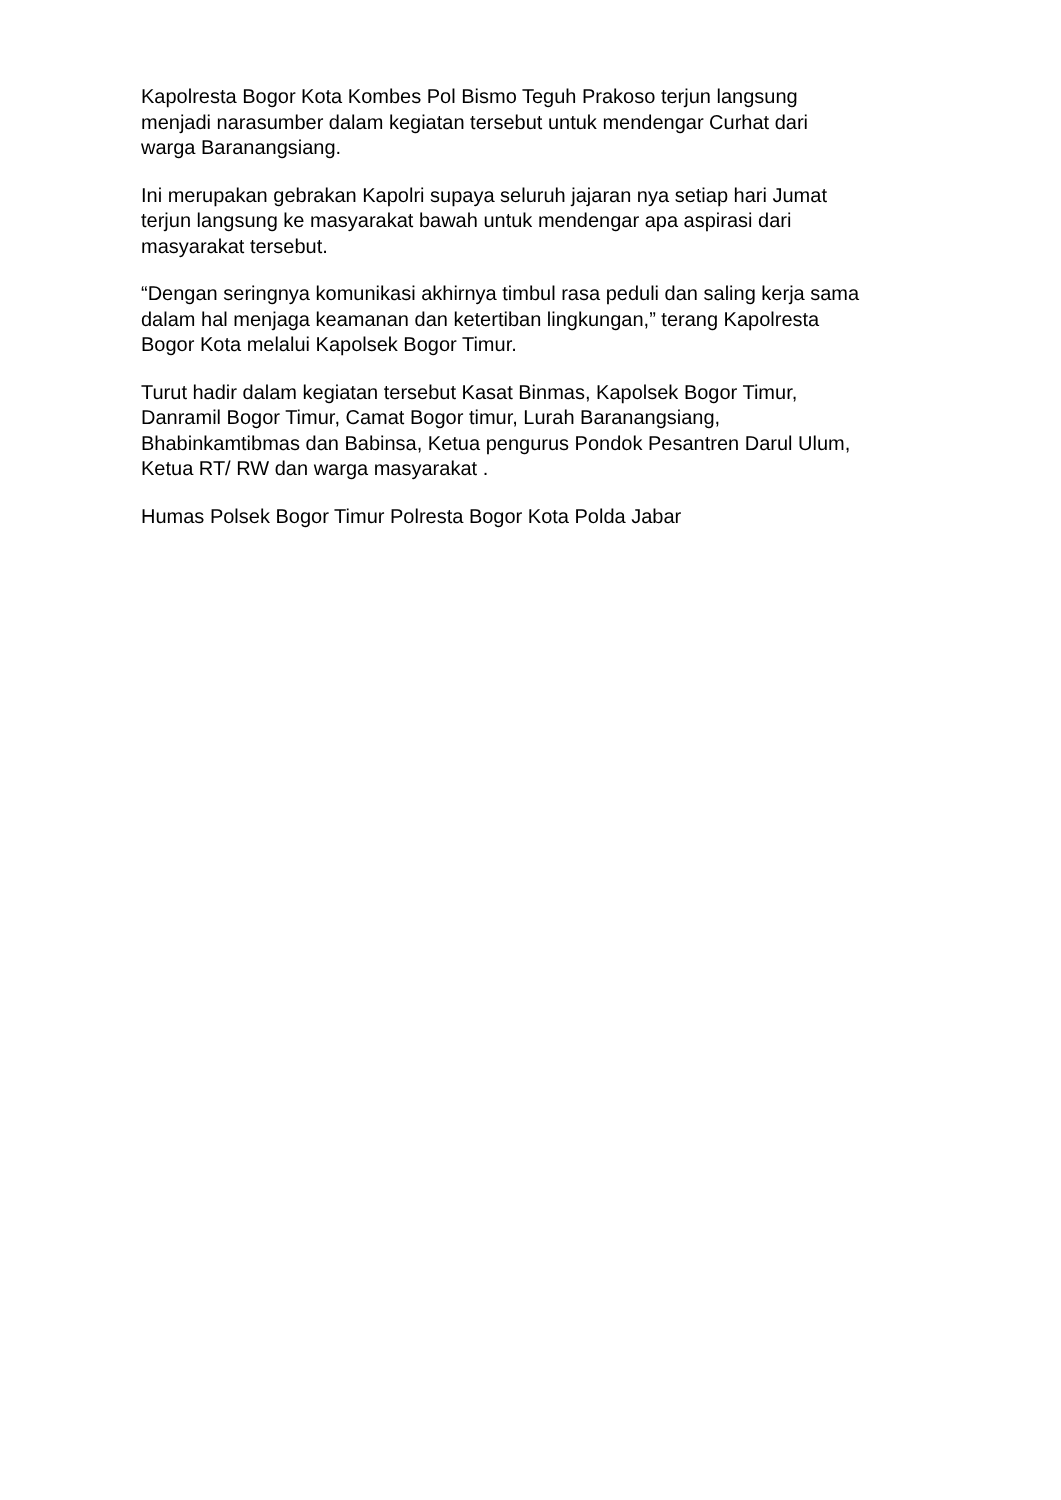Kapolresta Bogor Kota Kombes Pol Bismo Teguh Prakoso terjun langsung
menjadi narasumber dalam kegiatan tersebut untuk mendengar Curhat dari
warga Baranangsiang.
Ini merupakan gebrakan Kapolri supaya seluruh jajaran nya setiap hari Jumat
terjun langsung ke masyarakat bawah untuk mendengar apa aspirasi dari
masyarakat tersebut.
“Dengan seringnya komunikasi akhirnya timbul rasa peduli dan saling kerja sama
dalam hal menjaga keamanan dan ketertiban lingkungan,” terang Kapolresta
Bogor Kota melalui Kapolsek Bogor Timur.
Turut hadir dalam kegiatan tersebut Kasat Binmas, Kapolsek Bogor Timur,
Danramil Bogor Timur, Camat Bogor timur, Lurah Baranangsiang,
Bhabinkamtibmas dan Babinsa, Ketua pengurus Pondok Pesantren Darul Ulum,
Ketua RT/ RW dan warga masyarakat .
Humas Polsek Bogor Timur Polresta Bogor Kota Polda Jabar